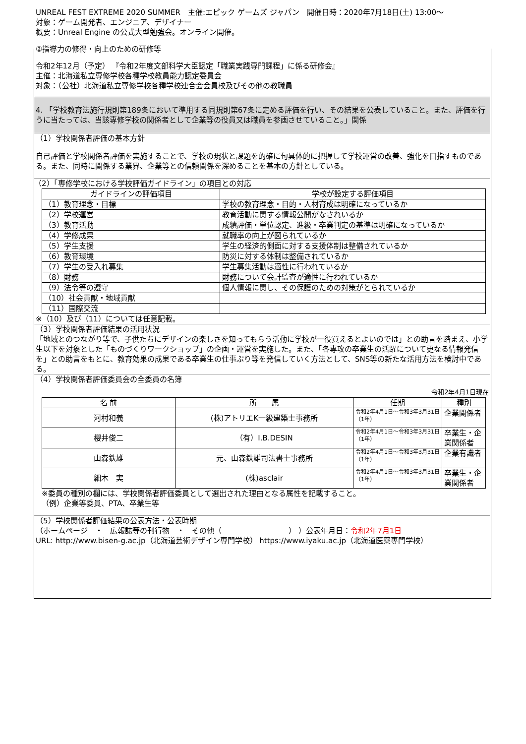UNREAL FEST EXTREME 2020 SUMMER　主催:エピック ゲームズ ジャパン　開催日時：2020年7月18日(土) 13:00～
対象：ゲーム開発者、エンジニア、デザイナー
概要：Unreal Engine の公式大型勉強会。オンライン開催。
②指導力の修得・向上のための研修等
令和2年12月（予定） 『令和2年度文部科学大臣認定「職業実践専門課程」に係る研修会』
主催：北海道私立専修学校各種学校教員能力認定委員会
対象：（公社）北海道私立専修学校各種学校連合会会員校及びその他の教職員
4. 「学校教育法施行規則第189条において準用する同規則第67条に定める評価を行い、その結果を公表していること。また、評価を行うに当たっては、当該専修学校の関係者として企業等の役員又は職員を参画させていること。」関係
（1）学校関係者評価の基本方針
自己評価と学校関係者評価を実施することで、学校の現状と課題を的確に句具体的に把握して学校運営の改善、強化を目指すものである。また、同時に関係する業界、企業等との信頼関係を深めることを基本の方針としている。
（2）「専修学校における学校評価ガイドライン」の項目との対応
| ガイドラインの評価項目 | 学校が設定する評価項目 |
| --- | --- |
| （1）教育理念・目標 | 学校の教育理念・目的・人材育成は明確になっているか |
| （2）学校運営 | 教育活動に関する情報公開がなされいるか |
| （3）教育活動 | 成績評価・単位認定、進級・卒業判定の基準は明確になっているか |
| （4）学修成果 | 就職率の向上が図られているか |
| （5）学生支援 | 学生の経済的側面に対する支援体制は整備されているか |
| （6）教育環境 | 防災に対する体制は整備されているか |
| （7）学生の受入れ募集 | 学生募集活動は適性に行われているか |
| （8）財務 | 財務について会計監査が適性に行われているか |
| （9）法令等の遵守 | 個人情報に関し、その保護のための対策がとられているか |
| （10）社会貢献・地域貢献 | |
| （11）国際交流 | |
※（10）及び（11）については任意記載。
（3）学校関係者評価結果の活用状況
「地域とのつながり等で、子供たちにデザインの楽しさを知ってもらう活動に学校が一役買えるとよいのでは」との助言を踏まえ、小学生以下を対象とした「ものづくりワークショップ」の企画・運営を実施した。また、「各専攻の卒業生の活躍について更なる情報発信を」との助言をもとに、教育効果の成果である卒業生の仕事ぶり等を発信していく方法として、SNS等の新たな活用方法を検討中である。
（4）学校関係者評価委員会の全委員の名簿
令和2年4月1日現在
| 名 前 | 所 属 | 任期 | 種別 |
| --- | --- | --- | --- |
| 河村和義 | (株)アトリエK一級建築士事務所 | 令和2年4月1日～令和3年3月31日（1年） | 企業関係者 |
| 櫻井俊二 | （有）I.B.DESIN | 令和2年4月1日～令和3年3月31日（1年） | 卒業生・企業関係者 |
| 山森鉄雄 | 元、山森鉄雄司法書士事務所 | 令和2年4月1日～令和3年3月31日（1年） | 企業有識者 |
| 細木 実 | (株)asclair | 令和2年4月1日～令和3年3月31日（1年） | 卒業生・企業関係者 |
※委員の種別の欄には、学校関係者評価委員として選出された理由となる属性を記載すること。
（例）企業等委員、PTA、卒業生等
（5）学校関係者評価結果の公表方法・公表時期
（ホームページ　・　広報誌等の刊行物　・　その他（　　　　　　　　　） ）公表年月日：令和2年7月1日
URL: http://www.bisen-g.ac.jp（北海道芸術デザイン専門学校） https://www.iyaku.ac.jp（北海道医薬専門学校）